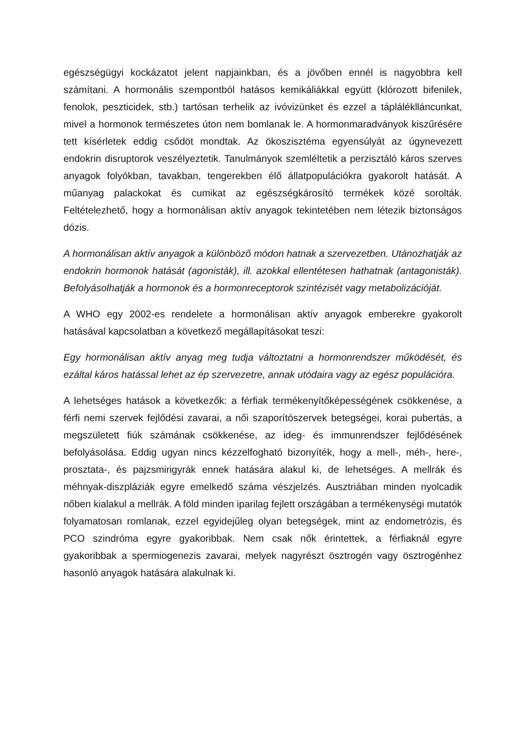egészségügyi kockázatot jelent napjainkban, és a jövőben ennél is nagyobbra kell számítani. A hormonális szempontból hatásos kemikáliákkal együtt (klórozott bifenilek, fenolok, peszticidek, stb.) tartósan terhelik az ivóvizünket és ezzel a tápláléklláncunkat, mivel a hormonok természetes úton nem bomlanak le. A hormonmaradványok kiszűrésére tett kísérletek eddig csődöt mondtak. Az ökoszisztéma egyensúlyát az úgynevezett endokrin disruptorok veszélyeztetik. Tanulmányok szemléltetik a perzisztáló káros szerves anyagok folyókban, tavakban, tengerekben élő állatpopulációkra gyakorolt hatását. A műanyag palackokat és cumikat az egészségkárosító termékek közé sorolták. Feltételezhető, hogy a hormonálisan aktív anyagok tekintetében nem létezik biztonságos dózis.
A hormonálisan aktív anyagok a különböző módon hatnak a szervezetben. Utánozhatják az endokrin hormonok hatását (agonisták), ill. azokkal ellentétesen hathatnak (antagonisták). Befolyásolhatják a hormonok és a hormonreceptorok szintézisét vagy metabolizációját.
A WHO egy 2002-es rendelete a hormonálisan aktív anyagok emberekre gyakorolt hatásával kapcsolatban a következő megállapításokat teszi:
Egy hormonálisan aktív anyag meg tudja változtatni a hormonrendszer működését, és ezáltal káros hatással lehet az ép szervezetre, annak utódaira vagy az egész populációra.
A lehetséges hatások a következők: a férfiak termékenyítőképességének csökkenése, a férfi nemi szervek fejlődési zavarai, a női szaporítószervek betegségei, korai pubertás, a megszületett fiúk számának csökkenése, az ideg- és immunrendszer fejlődésének befolyásolása. Eddig ugyan nincs kézzelfogható bizonyíték, hogy a mell-, méh-, here-, prosztata-, és pajzsmirigyrák ennek hatására alakul ki, de lehetséges. A mellrák és méhnyak-diszpláziák egyre emelkedő száma vészjelzés. Ausztriában minden nyolcadik nőben kialakul a mellrák. A föld minden iparilag fejlett országában a termékenységi mutatók folyamatosan romlanak, ezzel egyidejűleg olyan betegségek, mint az endometrózis, és PCO szindróma egyre gyakoribbak. Nem csak nők érintettek, a férfiaknál egyre gyakoribbak a spermiogenezis zavarai, melyek nagyrészt ösztrogén vagy ösztrogénhez hasonló anyagok hatására alakulnak ki.